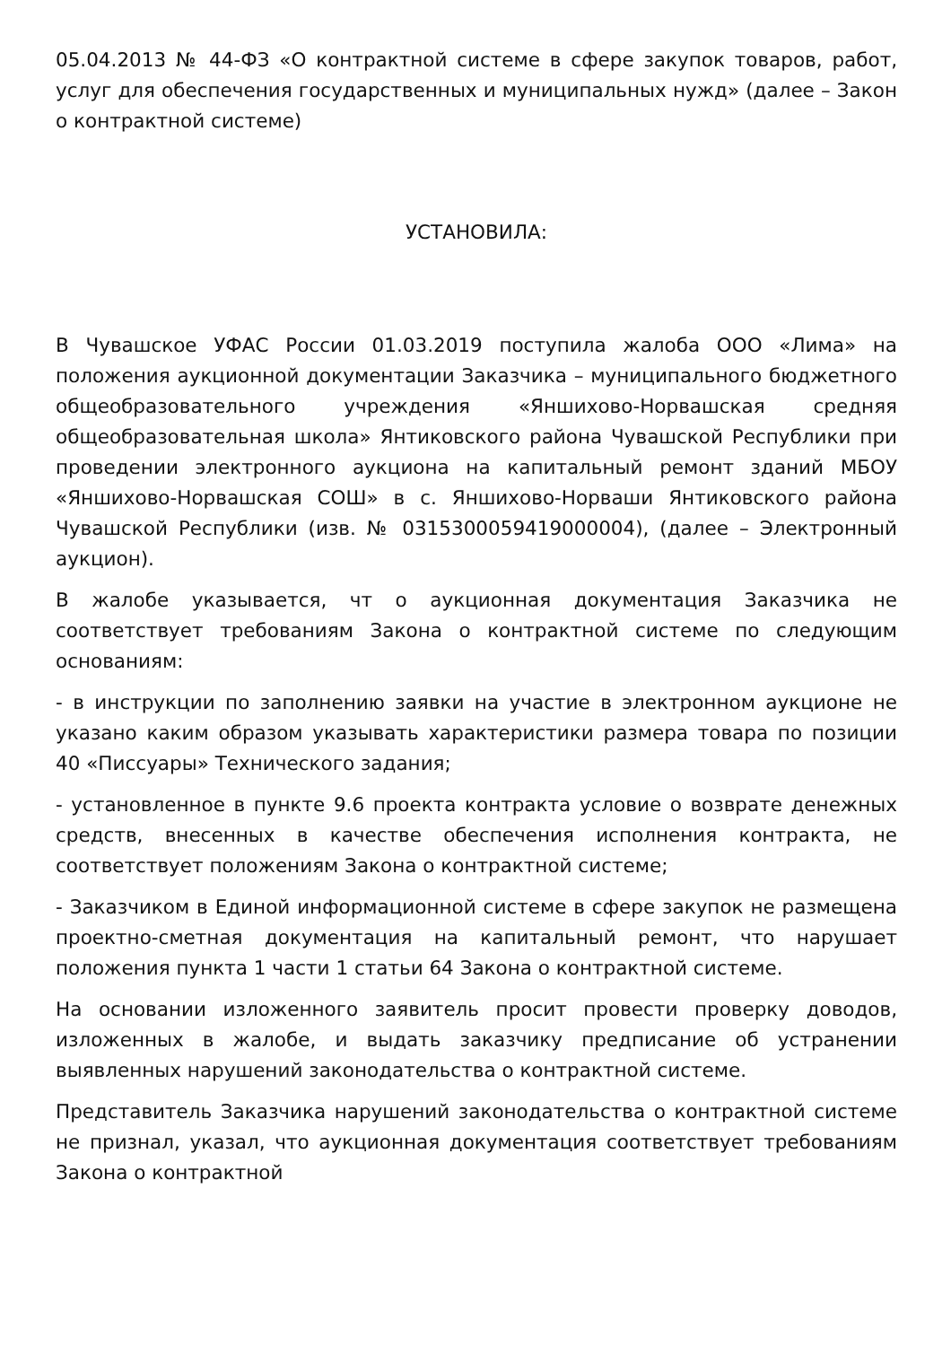05.04.2013 № 44-ФЗ «О контрактной системе в сфере закупок товаров, работ, услуг для обеспечения государственных и муниципальных нужд» (далее – Закон о контрактной системе)
УСТАНОВИЛА:
В Чувашское УФАС России 01.03.2019 поступила жалоба ООО «Лима» на положения аукционной документации Заказчика – муниципального бюджетного общеобразовательного учреждения «Яншихово-Норвашская средняя общеобразовательная школа» Янтиковского района Чувашской Республики при проведении электронного аукциона на капитальный ремонт зданий МБОУ «Яншихово-Норвашская СОШ» в с. Яншихово-Норваши Янтиковского района Чувашской Республики (изв. № 0315300059419000004), (далее – Электронный аукцион).
В жалобе указывается, чт о аукционная документация Заказчика не соответствует требованиям Закона о контрактной системе по следующим основаниям:
- в инструкции по заполнению заявки на участие в электронном аукционе не указано каким образом указывать характеристики размера товара по позиции 40 «Писсуары» Технического задания;
- установленное в пункте 9.6 проекта контракта условие о возврате денежных средств, внесенных в качестве обеспечения исполнения контракта, не соответствует положениям Закона о контрактной системе;
- Заказчиком в Единой информационной системе в сфере закупок не размещена проектно-сметная документация на капитальный ремонт, что нарушает положения пункта 1 части 1 статьи 64 Закона о контрактной системе.
На основании изложенного заявитель просит провести проверку доводов, изложенных в жалобе, и выдать заказчику предписание об устранении выявленных нарушений законодательства о контрактной системе.
Представитель Заказчика нарушений законодательства о контрактной системе не признал, указал, что аукционная документация соответствует требованиям Закона о контрактной